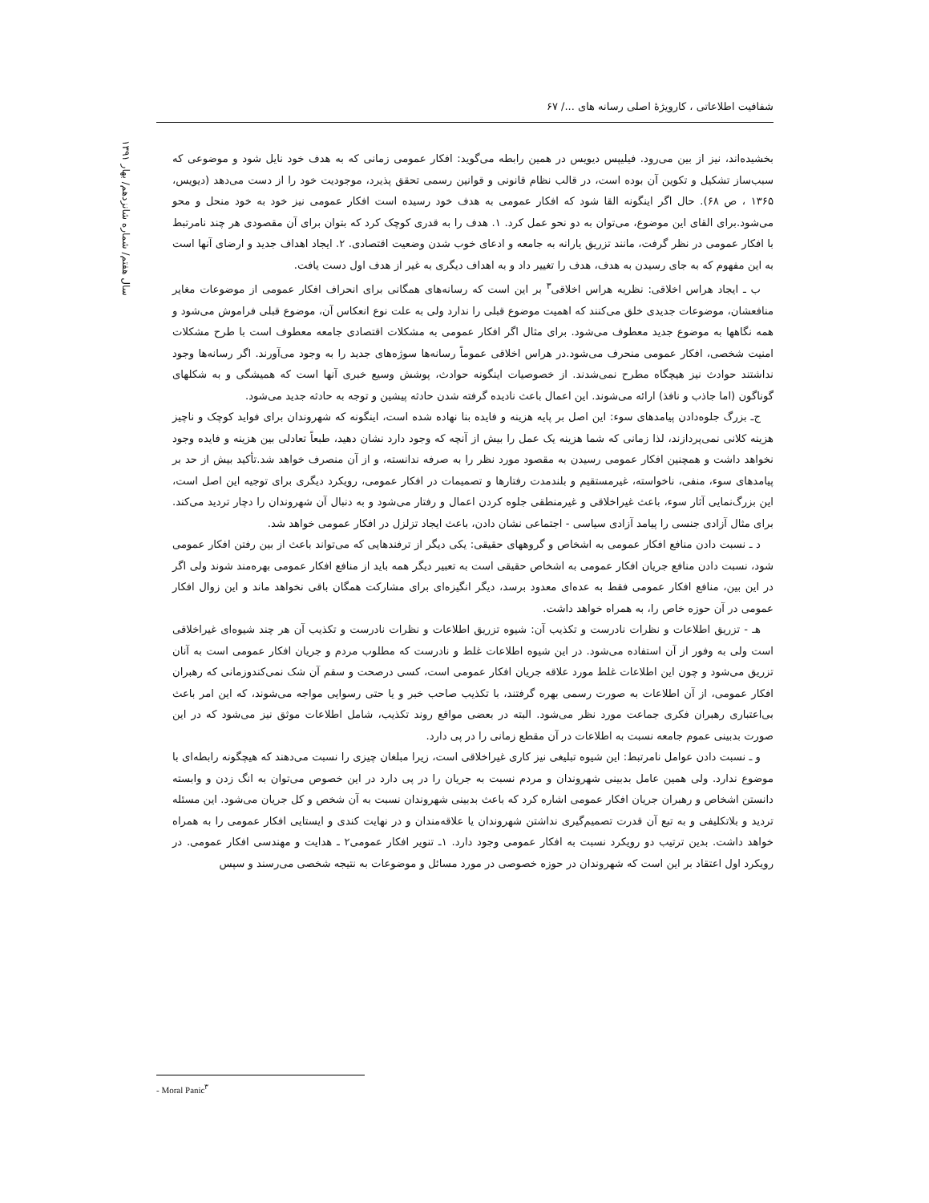شفافیت اطلاعاتی ، کارویژهٔ اصلی رسانه های ...‌/ ۶۷
سال هفتم/ شماره شانزدهم/ بهار ۱۳۹۱
بخشیده‌اند، نیز از بین می‌رود. فیلیپس دیویس در همین رابطه می‌گوید: افکار عمومی زمانی که به هدف خود نایل شود و موضوعی که سبب‌ساز تشکیل و تکوین آن بوده است، در قالب نظام قانونی و قوانین رسمی تحقق پذیرد، موجودیت خود را از دست می‌دهد (دیویس، ۱۳۶۵ ، ص ۶۸). حال اگر اینگونه القا شود که افکار عمومی به هدف خود رسیده است افکار عمومی نیز خود به خود منحل و محو می‌شود.برای القای این موضوع، می‌توان به دو نحو عمل کرد. ۱. هدف را به قدری کوچک کرد که بتوان برای آن مقصودی هر چند نامرتبط با افکار عمومی در نظر گرفت، مانند تزریق یارانه به جامعه و ادعای خوب شدن وضعیت اقتصادی. ۲. ایجاد اهداف جدید و ارضای آنها است به این مفهوم که به جای رسیدن به هدف، هدف را تغییر داد و به اهداف دیگری به غیر از هدف اول دست یافت.
ب ـ ایجاد هراس اخلاقی: نظریه هراس اخلاقی<sup>۳</sup> بر این است که رسانه‌های همگانی برای انحراف افکار عمومی از موضوعات مغایر منافعشان، موضوعات جدیدی خلق می‌کنند که اهمیت موضوع قبلی را ندارد ولی به علت نوع انعکاس آن، موضوع قبلی فراموش می‌شود و همه نگاهها به موضوع جدید معطوف می‌شود. برای مثال اگر افکار عمومی به مشکلات اقتصادی جامعه معطوف است با طرح مشکلات امنیت شخصی، افکار عمومی منحرف می‌شود.در هراس اخلاقی عموماً رسانه‌ها سوژه‌های جدید را به وجود می‌آورند. اگر رسانه‌ها وجود نداشتند حوادث نیز هیچگاه مطرح نمی‌شدند. از خصوصیات اینگونه حوادث، پوشش وسیع خبری آنها است که همیشگی و به شکلهای گوناگون (اما جاذب و نافذ) ارائه می‌شوند. این اعمال باعث نادیده گرفته شدن حادثه پیشین و توجه به حادثه جدید می‌شود.
ج‌ـ بزرگ جلوه‌دادن پیامدهای سوء: این اصل بر پایه هزینه و فایده بنا نهاده شده است، اینگونه که شهروندان برای فواید کوچک و ناچیز هزینه کلانی نمی‌پردازند، لذا زمانی که شما هزینه یک عمل را بیش از آنچه که وجود دارد نشان دهید، طبعاً تعادلی بین هزینه و فایده وجود نخواهد داشت و همچنین افکار عمومی رسیدن به مقصود مورد نظر را به صرفه ندانسته، و از آن منصرف خواهد شد.تأکید بیش از حد بر پیامدهای سوء، منفی، ناخواسته، غیرمستقیم و بلندمدت رفتارها و تصمیمات در افکار عمومی، رویکرد دیگری برای توجیه این اصل است، این بزرگ‌نمایی آثار سوء، باعث غیراخلاقی و غیرمنطقی جلوه کردن اعمال و رفتار می‌شود و به دنبال آن شهروندان را دچار تردید می‌کند. برای مثال آزادی جنسی را پیامد آزادی سیاسی - اجتماعی نشان دادن، باعث ایجاد تزلزل در افکار عمومی خواهد شد.
د ـ نسبت دادن منافع افکار عمومی به اشخاص و گروههای حقیقی: یکی دیگر از ترفندهایی که می‌تواند باعث از بین رفتن افکار عمومی شود، نسبت دادن منافع جریان افکار عمومی به اشخاص حقیقی است به تعبیر دیگر همه باید از منافع افکار عمومی بهره‌مند شوند ولی اگر در این بین، منافع افکار عمومی فقط به عده‌ای معدود برسد، دیگر انگیزه‌ای برای مشارکت همگان باقی نخواهد ماند و این زوال افکار عمومی در آن حوزه خاص را، به همراه خواهد داشت.
هـ - تزریق اطلاعات و نظرات نادرست و تکذیب آن: شیوه تزریق اطلاعات و نظرات نادرست و تکذیب آن هر چند شیوه‌ای غیراخلاقی است ولی به وفور از آن استفاده می‌شود. در این شیوه اطلاعات غلط و نادرست که مطلوب مردم و جریان افکار عمومی است به آنان تزریق می‌شود و چون این اطلاعات غلط مورد علاقه جریان افکار عمومی است، کسی درصحت و سقم آن شک نمی‌کندوزمانی که رهبران افکار عمومی، از آن اطلاعات به صورت رسمی بهره گرفتند، با تکذیب صاحب خبر و یا حتی رسوایی مواجه می‌شوند، که این امر باعث بی‌اعتباری رهبران فکری جماعت مورد نظر می‌شود. البته در بعضی مواقع روند تکذیب، شامل اطلاعات موثق نیز می‌شود که در این صورت بدبینی عموم جامعه نسبت به اطلاعات در آن مقطع زمانی را در پی دارد.
و ـ نسبت دادن عوامل نامرتبط: این شیوه تبلیغی نیز کاری غیراخلاقی است، زیرا مبلغان چیزی را نسبت می‌دهند که هیچگونه رابطه‌ای با موضوع ندارد. ولی همین عامل بدبینی شهروندان و مردم نسبت به جریان را در پی دارد در این خصوص می‌توان به انگ زدن و وابسته دانستن اشخاص و رهبران جریان افکار عمومی اشاره کرد که باعث بدبینی شهروندان نسبت به آن شخص و کل جریان می‌شود. این مسئله تردید و بلاتکلیفی و به تبع آن قدرت تصمیم‌گیری نداشتن شهروندان یا علاقه‌مندان و در نهایت کندی و ایستایی افکار عمومی را به همراه خواهد داشت. بدین ترتیب دو رویکرد نسبت به افکار عمومی وجود دارد. ۱ـ تنویر افکار عمومی۲ ـ هدایت و مهندسی افکار عمومی. در رویکرد اول اعتقاد بر این است که شهروندان در حوزه خصوصی در مورد مسائل و موضوعات به نتیجه شخصی می‌رسند و سپس
- Moral Panic<sup>۳</sup>